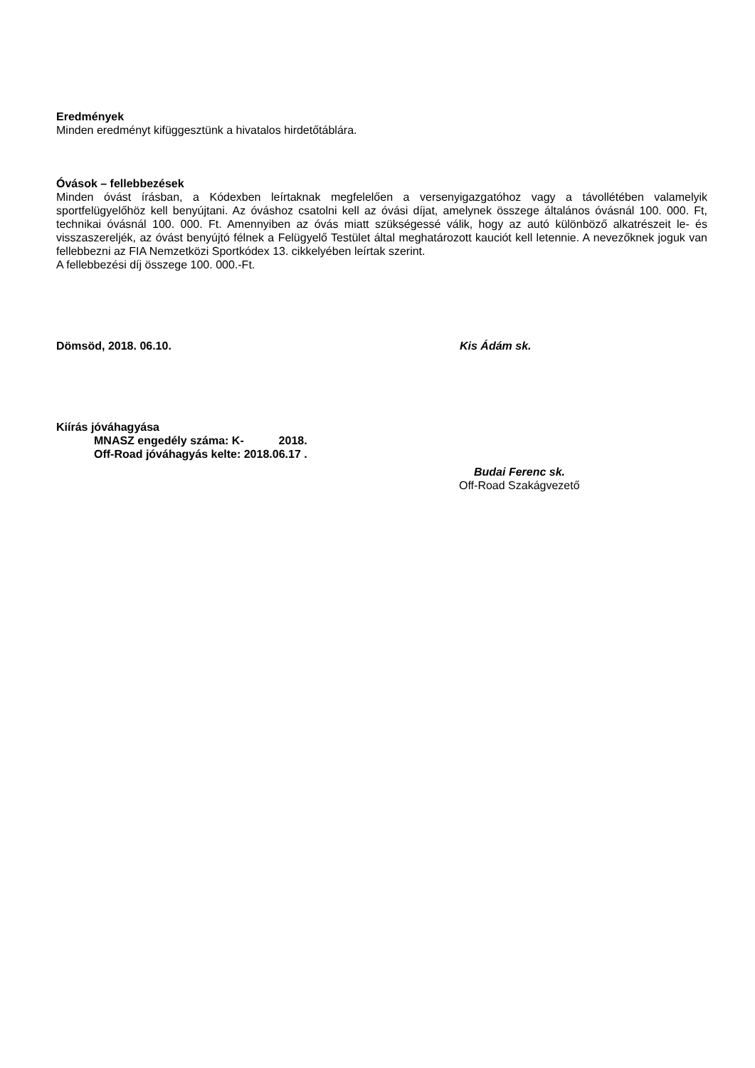Eredmények
Minden eredményt kifüggesztünk a hivatalos hirdetőtáblára.
Óvások – fellebbezések
Minden óvást írásban, a Kódexben leírtaknak megfelelően a versenyigazgatóhoz vagy a távollétében valamelyik sportfelügyelőhöz kell benyújtani. Az óváshoz csatolni kell az óvási díjat, amelynek összege általános óvásnál 100. 000. Ft, technikai óvásnál 100. 000. Ft. Amennyiben az óvás miatt szükségessé válik, hogy az autó különböző alkatrészeit le- és visszaszereljék, az óvást benyújtó félnek a Felügyelő Testület által meghatározott kauciót kell letennie. A nevezőknek joguk van fellebbezni az FIA Nemzetközi Sportkódex 13. cikkelyében leírtak szerint.
A fellebbezési díj összege 100. 000.-Ft.
Dömsöd, 2018. 06.10. Kis Ádám sk.
Kiírás jóváhagyása
MNASZ engedély száma: K- 2018.
Off-Road jóváhagyás kelte: 2018.06.17 .
Budai Ferenc sk.
Off-Road Szakágvezető